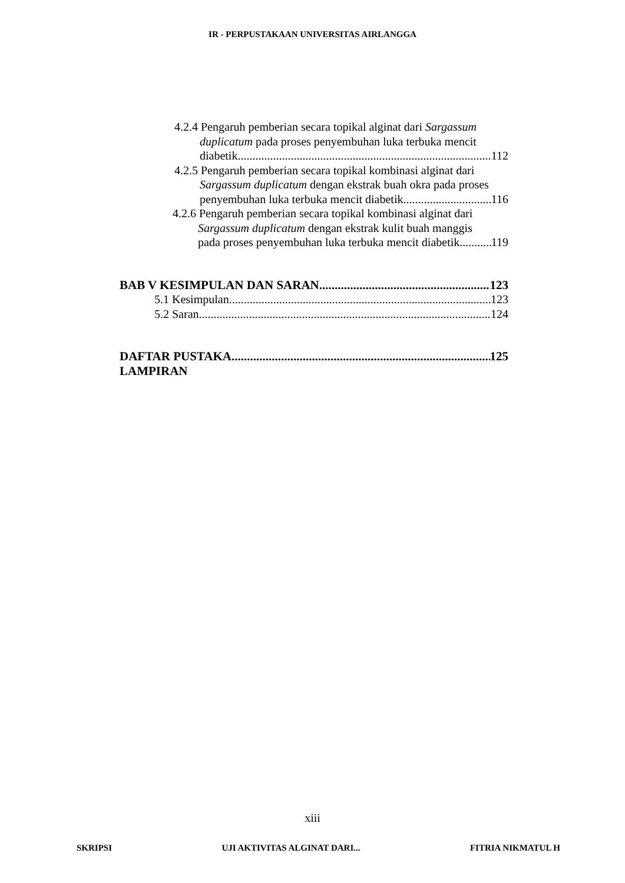IR - PERPUSTAKAAN UNIVERSITAS AIRLANGGA
4.2.4 Pengaruh pemberian secara topikal alginat dari Sargassum
duplicatum pada proses penyembuhan luka terbuka mencit
diabetik 112
4.2.5 Pengaruh pemberian secara topikal kombinasi alginat dari
Sargassum duplicatum dengan ekstrak buah okra pada proses
penyembuhan luka terbuka mencit diabetik 116
4.2.6 Pengaruh pemberian secara topikal kombinasi alginat dari
Sargassum duplicatum dengan ekstrak kulit buah manggis
pada proses penyembuhan luka terbuka mencit diabetik 119
BAB V KESIMPULAN DAN SARAN 123
5.1 Kesimpulan 123
5.2 Saran 124
DAFTAR PUSTAKA 125
LAMPIRAN
xiii
SKRIPSI UJI AKTIVITAS ALGINAT DARI... FITRIA NIKMATUL H